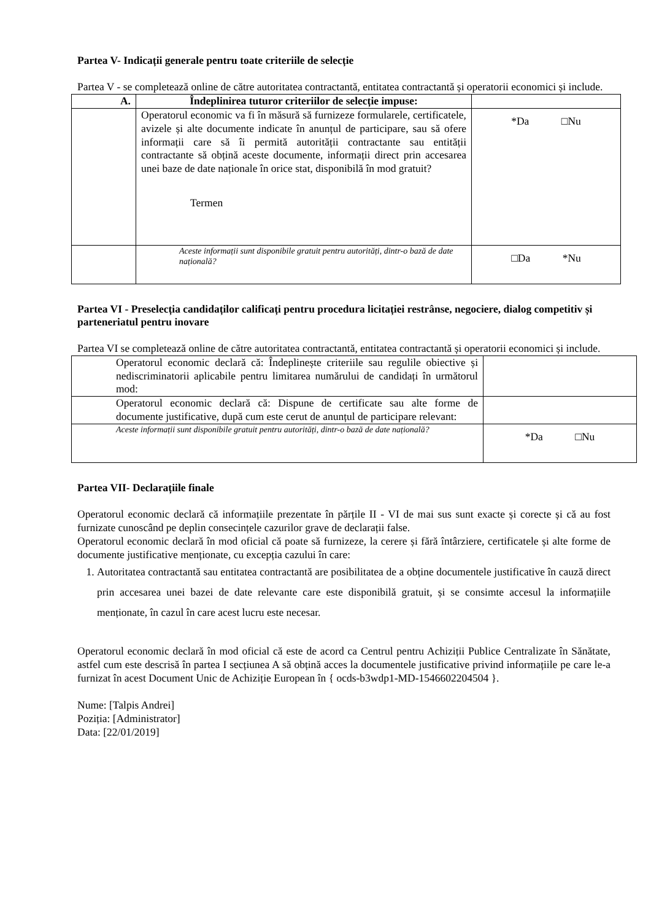Partea V- Indicații generale pentru toate criteriile de selecție
Partea V - se completează online de către autoritatea contractantă, entitatea contractantă și operatorii economici și include.
| A. | Îndeplinirea tuturor criteriilor de selecție impuse: | |
| --- | --- | --- |
| | Operatorul economic va fi în măsură să furnizeze formularele, certificatele, avizele și alte documente indicate în anunțul de participare, sau să ofere informații care să îi permită autorității contractante sau entității contractante să obțină aceste documente, informații direct prin accesarea unei baze de date naționale în orice stat, disponibilă în mod gratuit? Termen | *Da □Nu |
| | Aceste informații sunt disponibile gratuit pentru autorități, dintr-o bază de date națională? | □Da *Nu |
Partea VI - Preselecția candidaților calificați pentru procedura licitației restrânse, negociere, dialog competitiv și parteneriatul pentru inovare
Partea VI se completează online de către autoritatea contractantă, entitatea contractantă și operatorii economici și include.
| Operatorul economic declară că: Îndeplinește criteriile sau regulile obiective și nediscriminatorii aplicabile pentru limitarea numărului de candidați în următorul mod: | |
| Operatorul economic declară că: Dispune de certificate sau alte forme de documente justificative, după cum este cerut de anunțul de participare relevant: | |
| Aceste informații sunt disponibile gratuit pentru autorități, dintr-o bază de date națională? | *Da □Nu |
Partea VII- Declarațiile finale
Operatorul economic declară că informațiile prezentate în părțile II - VI de mai sus sunt exacte și corecte și că au fost furnizate cunoscând pe deplin consecințele cazurilor grave de declarații false.
Operatorul economic declară în mod oficial că poate să furnizeze, la cerere și fără întârziere, certificatele și alte forme de documente justificative menționate, cu excepția cazului în care:
1. Autoritatea contractantă sau entitatea contractantă are posibilitatea de a obține documentele justificative în cauză direct prin accesarea unei bazei de date relevante care este disponibilă gratuit, și se consimte accesul la informațiile menționate, în cazul în care acest lucru este necesar.
Operatorul economic declară în mod oficial că este de acord ca Centrul pentru Achiziții Publice Centralizate în Sănătate, astfel cum este descrisă în partea I secțiunea A să obțină acces la documentele justificative privind informațiile pe care le-a furnizat în acest Document Unic de Achiziție European în { ocds-b3wdp1-MD-1546602204504 }.
Nume: [Talpis Andrei]
Poziția: [Administrator]
Data: [22/01/2019]